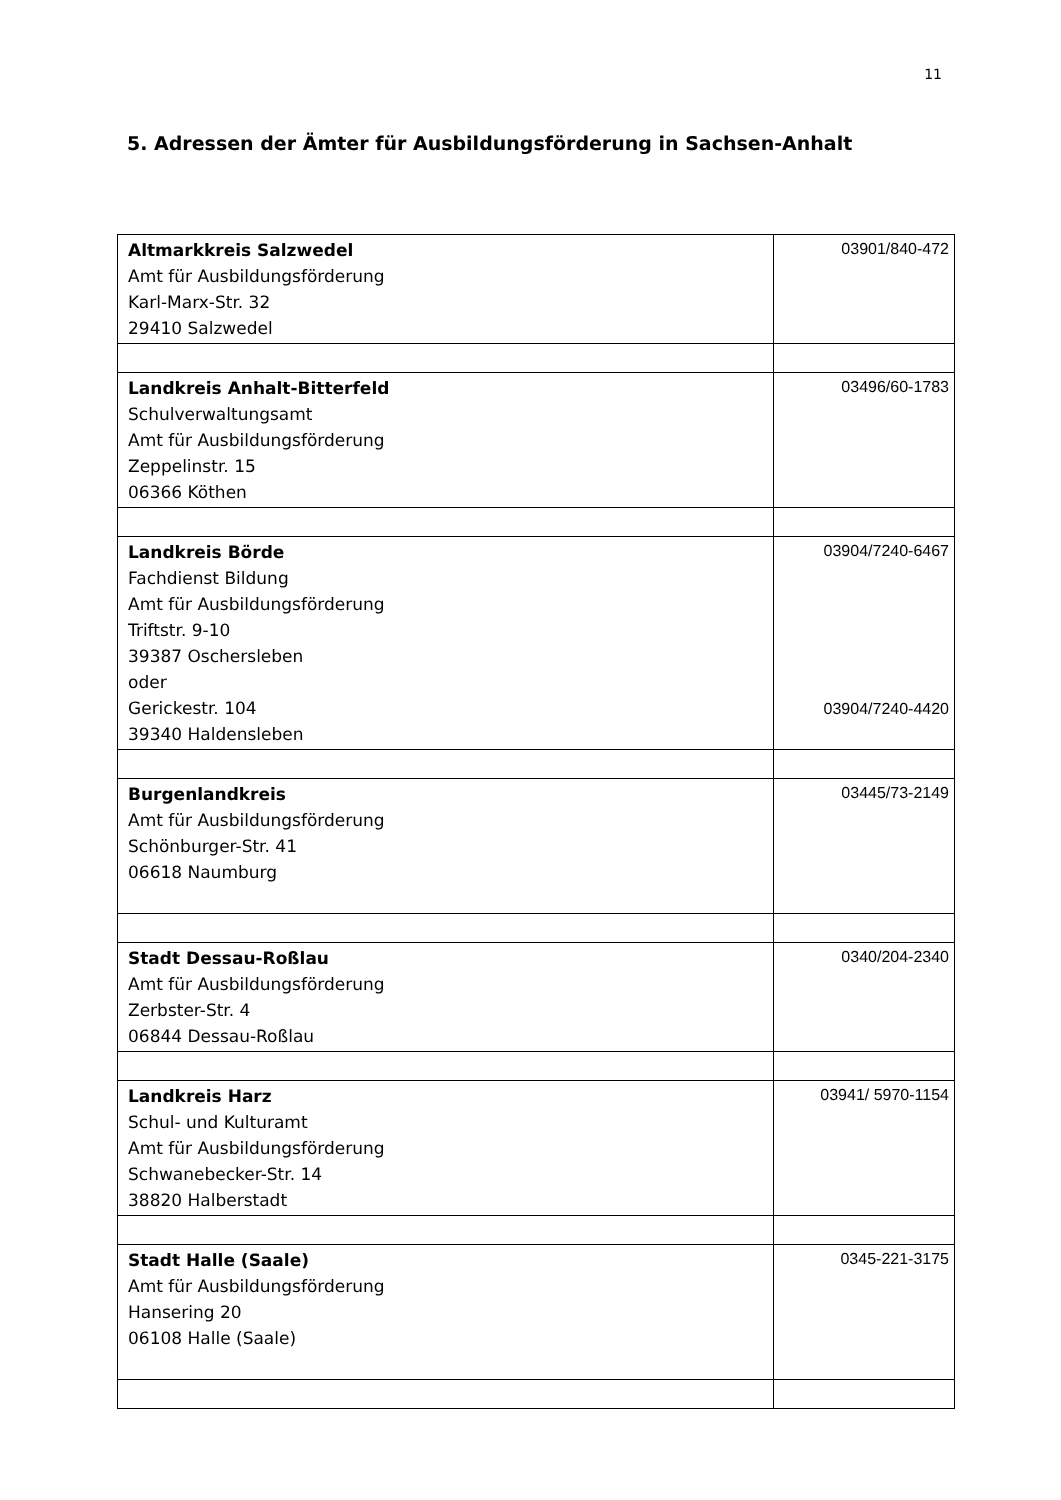11
5. Adressen der Ämter für Ausbildungsförderung in Sachsen-Anhalt
| Altmarkkreis Salzwedel Amt für Ausbildungsförderung Karl-Marx-Str. 32 29410 Salzwedel | 03901/840-472 |
| Landkreis Anhalt-Bitterfeld Schulverwaltungsamt Amt für Ausbildungsförderung Zeppelinstr. 15 06366 Köthen | 03496/60-1783 |
| Landkreis Börde Fachdienst Bildung Amt für Ausbildungsförderung Triftstr. 9-10 39387 Oschersleben oder Gerickestr. 104 39340 Haldensleben | 03904/7240-6467 03904/7240-4420 |
| Burgenlandkreis Amt für Ausbildungsförderung Schönburger-Str. 41 06618 Naumburg | 03445/73-2149 |
| Stadt Dessau-Roßlau Amt für Ausbildungsförderung Zerbster-Str. 4 06844 Dessau-Roßlau | 0340/204-2340 |
| Landkreis Harz Schul- und Kulturamt Amt für Ausbildungsförderung Schwanebecker-Str. 14 38820 Halberstadt | 03941/ 5970-1154 |
| Stadt Halle (Saale) Amt für Ausbildungsförderung Hansering 20 06108 Halle (Saale) | 0345-221-3175 |